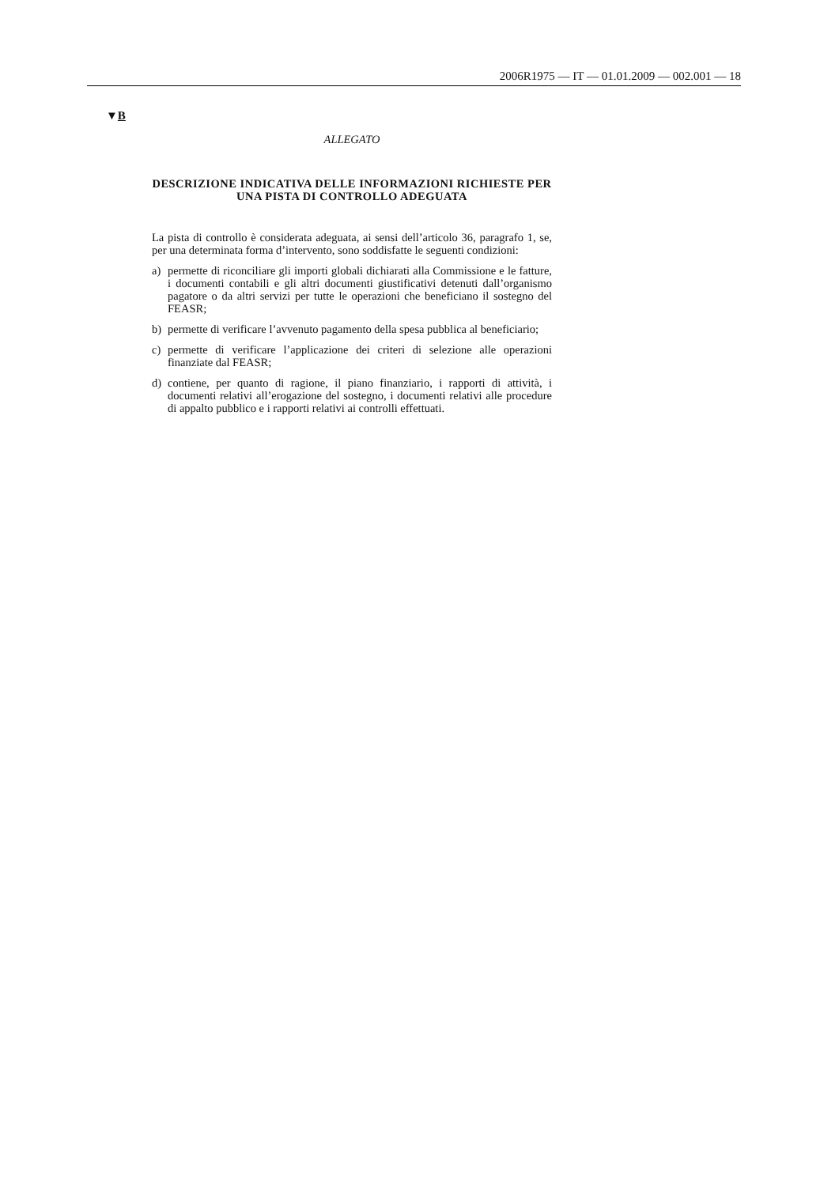2006R1975 — IT — 01.01.2009 — 002.001 — 18
▼B
ALLEGATO
DESCRIZIONE INDICATIVA DELLE INFORMAZIONI RICHIESTE PER UNA PISTA DI CONTROLLO ADEGUATA
La pista di controllo è considerata adeguata, ai sensi dell’articolo 36, paragrafo 1, se, per una determinata forma d’intervento, sono soddisfatte le seguenti condizioni:
a) permette di riconciliare gli importi globali dichiarati alla Commissione e le fatture, i documenti contabili e gli altri documenti giustificativi detenuti dall’organismo pagatore o da altri servizi per tutte le operazioni che beneficiano il sostegno del FEASR;
b) permette di verificare l’avvenuto pagamento della spesa pubblica al beneficiario;
c) permette di verificare l’applicazione dei criteri di selezione alle operazioni finanziate dal FEASR;
d) contiene, per quanto di ragione, il piano finanziario, i rapporti di attività, i documenti relativi all’erogazione del sostegno, i documenti relativi alle procedure di appalto pubblico e i rapporti relativi ai controlli effettuati.